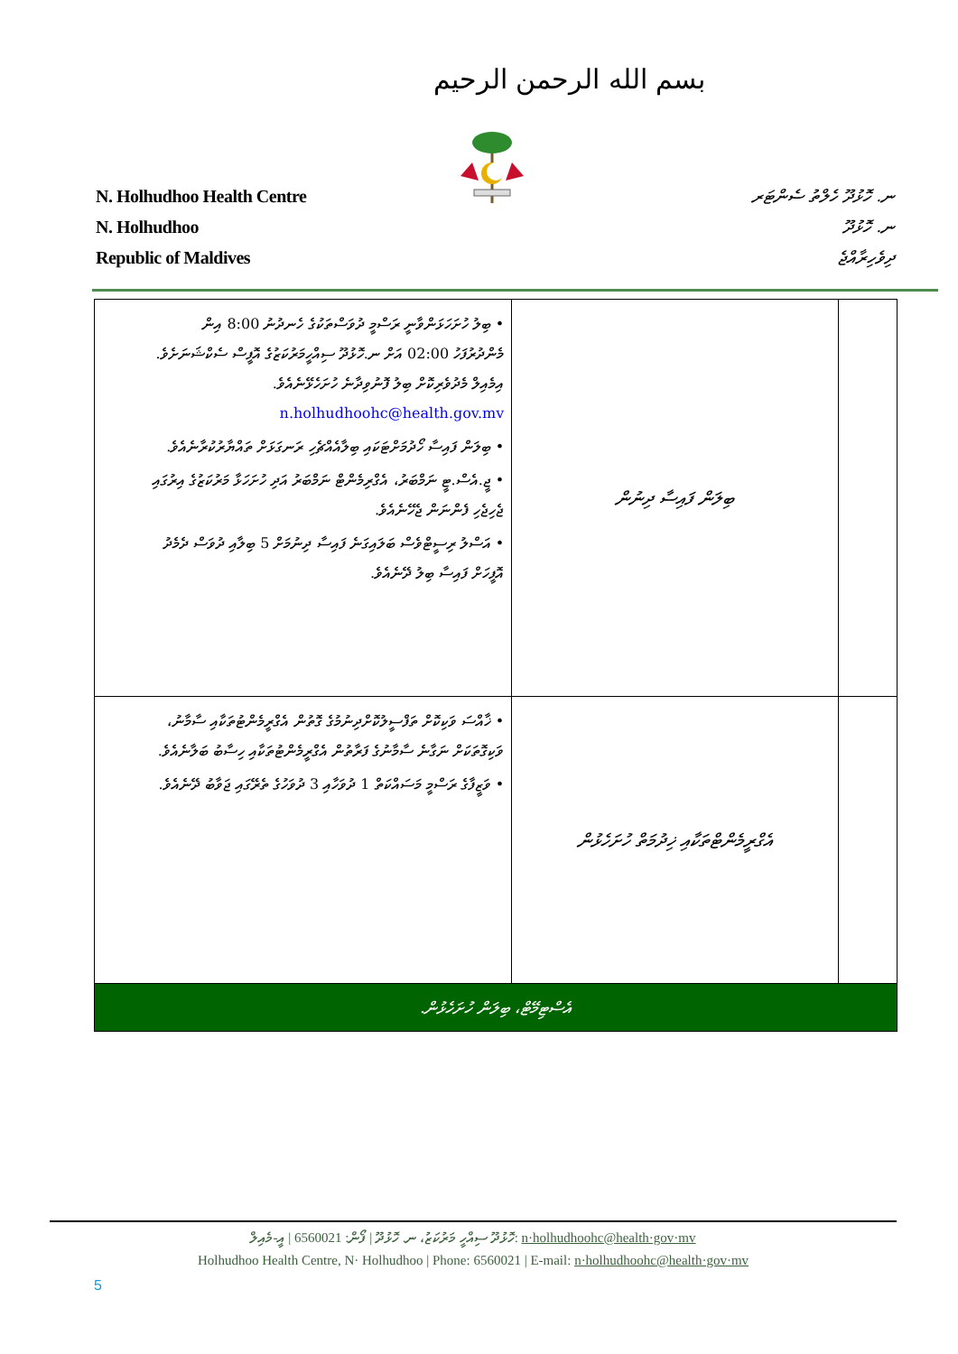بسم الله الرحمن الرحيم
N. Holhudhoo Health Centre
N. Holhudhoo
Republic of Maldives
ނ. ހޮޅުދޫ ހެލްތު ސެންޓަރ
ނ. ހޮޅުދޫ
ދިވެހިރާއްޖެ
| | ބިލަން ފައިސާ ދިނުން | • ބިލު ހުށަހަޅަންވާނީ ރަސްމީ ދުވަސްތަކުގެ ހެނދުނު 8:00 އިން މެންދުރުފަހު 02:00 އަށް ނ.ހޮޅުދޫ ސިއްހީމަރުކަޒުގެ އޮފީސް ސެކްޝަނަށެވެ. އިމެއިލް މެދުވެރިކޮށް ބިލު ފޮނުވިދާނެ ހުށަހެޅޭނެއެވެ. n.holhudhoohc@health.gov.mv • ބިލަން ފައިސާ ހޯދުމަށްޓަކައި ބިލާއެއްޗެހި ރަނގަޅަށް ތައްޔާރުކުރާނެއެވެ. • ޖީ.އެސް.ޓީ ނަމްބަރު، އެގްރިމެންޓް ނަމްބަރު އަދި ހުށަހަޅާ މަރުކަޒުގެ އިރުގައި ޖެހިޖެހި ފެންނަން ޖެހޭނެއެވެ. • އަސްލު ރިސީޓްވެސް ބަލައިގަނެ ފައިސާ ދިނުމަށް 5 ބިލާއި ދުވަސް ދެމެދު އޮފީހަށް ފައިސާ ބިލު ދޭނެއެވެ. |
| | އެގްރީމެންޓްތަކާއި ޚިދުމަތް ހުށަހެޅުން | • ޚާއްސަ ވަކިކޮށް ތަފްސީލުކޮށްދިނުމުގެ ގޮތުން އެގްރީމެންޓުތަކާއި ސާމާނު، ވަކިގޮތަކަށް ނަގާނެ ސާމާނުގެ ފަރާތުން އެގްރީމެންޓުތަކާއި ހިސާބު ބަލާނެއެވެ. • ވަޒީފާގެ ރަސްމީ މަސައްކަތް 1 ދުވަހާއި 3 ދުވަހުގެ ތެރޭގައި ޖަވާބު ދޭނެއެވެ. |
| އެސްޓިމޭޓް، ބިލަން ހުށަހެޅުން. | | |
ހޮޅުދޫ ސިއްހީ މަރުކަޒު، ނ. ހޮޅުދޫ | ފޯން: 6560021 | އީ-މެއިލް: n·holhudhoohc@health·gov·mv
Holhudhoo Health Centre, N· Holhudhoo | Phone: 6560021 | E-mail: n·holhudhoohc@health·gov·mv
5